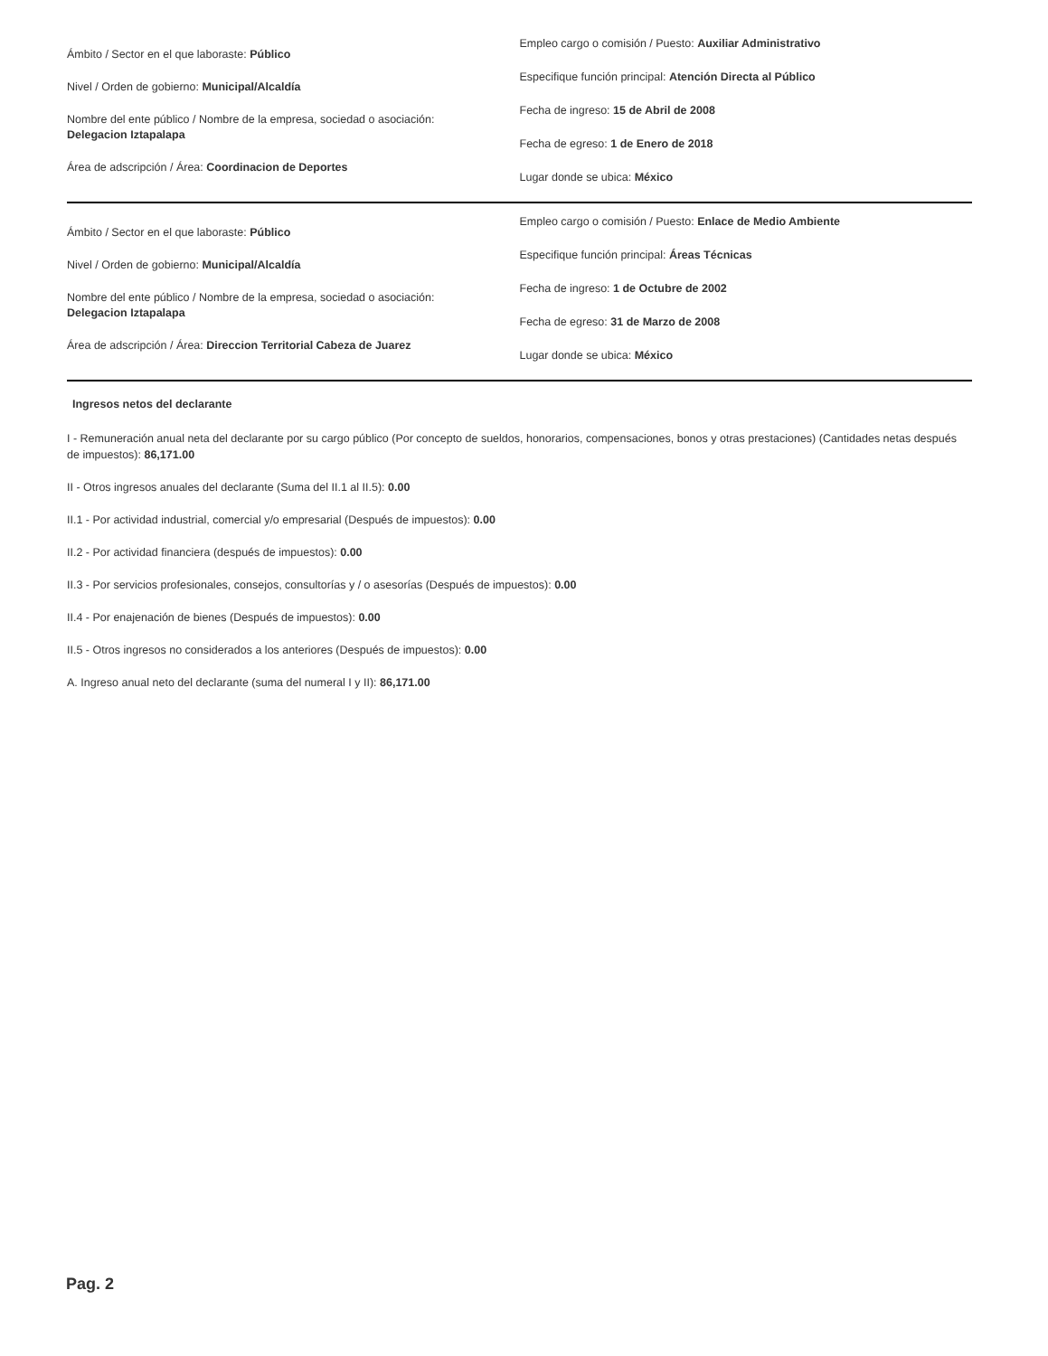Ámbito / Sector en el que laboraste: Público
Nivel / Orden de gobierno: Municipal/Alcaldía
Nombre del ente público / Nombre de la empresa, sociedad o asociación:
Delegacion Iztapalapa
Área de adscripción / Área: Coordinacion de Deportes
Empleo cargo o comisión / Puesto: Auxiliar Administrativo
Especifique función principal: Atención Directa al Público
Fecha de ingreso: 15 de Abril de 2008
Fecha de egreso: 1 de Enero de 2018
Lugar donde se ubica: México
Ámbito / Sector en el que laboraste: Público
Nivel / Orden de gobierno: Municipal/Alcaldía
Nombre del ente público / Nombre de la empresa, sociedad o asociación:
Delegacion Iztapalapa
Área de adscripción / Área: Direccion Territorial Cabeza de Juarez
Empleo cargo o comisión / Puesto: Enlace de Medio Ambiente
Especifique función principal: Áreas Técnicas
Fecha de ingreso: 1 de Octubre de 2002
Fecha de egreso: 31 de Marzo de 2008
Lugar donde se ubica: México
Ingresos netos del declarante
I - Remuneración anual neta del declarante por su cargo público (Por concepto de sueldos, honorarios, compensaciones, bonos y otras prestaciones) (Cantidades netas después de impuestos): 86,171.00
II - Otros ingresos anuales del declarante (Suma del II.1 al II.5): 0.00
II.1 - Por actividad industrial, comercial y/o empresarial (Después de impuestos): 0.00
II.2 - Por actividad financiera (después de impuestos): 0.00
II.3 - Por servicios profesionales, consejos, consultorías y / o asesorías (Después de impuestos): 0.00
II.4 - Por enajenación de bienes (Después de impuestos): 0.00
II.5 - Otros ingresos no considerados a los anteriores (Después de impuestos): 0.00
A. Ingreso anual neto del declarante (suma del numeral I y II): 86,171.00
Pag. 2